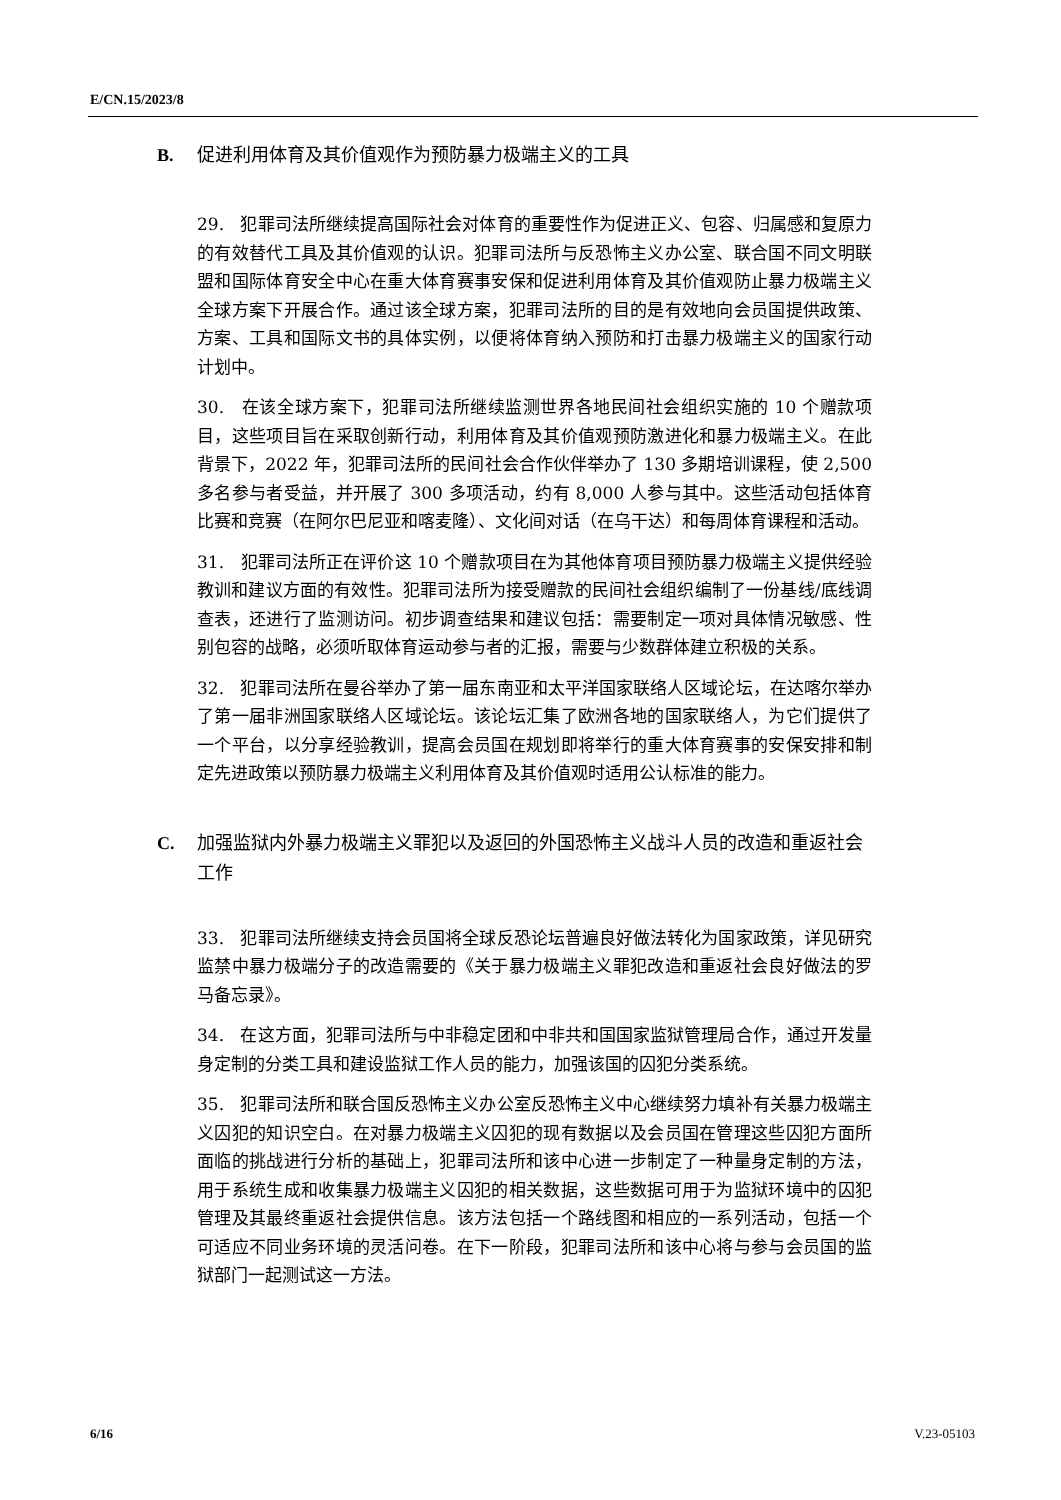E/CN.15/2023/8
B. 促进利用体育及其价值观作为预防暴力极端主义的工具
29. 犯罪司法所继续提高国际社会对体育的重要性作为促进正义、包容、归属感和复原力的有效替代工具及其价值观的认识。犯罪司法所与反恐怖主义办公室、联合国不同文明联盟和国际体育安全中心在重大体育赛事安保和促进利用体育及其价值观防止暴力极端主义全球方案下开展合作。通过该全球方案，犯罪司法所的目的是有效地向会员国提供政策、方案、工具和国际文书的具体实例，以便将体育纳入预防和打击暴力极端主义的国家行动计划中。
30. 在该全球方案下，犯罪司法所继续监测世界各地民间社会组织实施的 10 个赠款项目，这些项目旨在采取创新行动，利用体育及其价值观预防激进化和暴力极端主义。在此背景下，2022 年，犯罪司法所的民间社会合作伙伴举办了 130 多期培训课程，使 2,500 多名参与者受益，并开展了 300 多项活动，约有 8,000 人参与其中。这些活动包括体育比赛和竞赛（在阿尔巴尼亚和喀麦隆）、文化间对话（在乌干达）和每周体育课程和活动。
31. 犯罪司法所正在评价这 10 个赠款项目在为其他体育项目预防暴力极端主义提供经验教训和建议方面的有效性。犯罪司法所为接受赠款的民间社会组织编制了一份基线/底线调查表，还进行了监测访问。初步调查结果和建议包括：需要制定一项对具体情况敏感、性别包容的战略，必须听取体育运动参与者的汇报，需要与少数群体建立积极的关系。
32. 犯罪司法所在曼谷举办了第一届东南亚和太平洋国家联络人区域论坛，在达喀尔举办了第一届非洲国家联络人区域论坛。该论坛汇集了欧洲各地的国家联络人，为它们提供了一个平台，以分享经验教训，提高会员国在规划即将举行的重大体育赛事的安保安排和制定先进政策以预防暴力极端主义利用体育及其价值观时适用公认标准的能力。
C. 加强监狱内外暴力极端主义罪犯以及返回的外国恐怖主义战斗人员的改造和重返社会工作
33. 犯罪司法所继续支持会员国将全球反恐论坛普遍良好做法转化为国家政策，详见研究监禁中暴力极端分子的改造需要的《关于暴力极端主义罪犯改造和重返社会良好做法的罗马备忘录》。
34. 在这方面，犯罪司法所与中非稳定团和中非共和国国家监狱管理局合作，通过开发量身定制的分类工具和建设监狱工作人员的能力，加强该国的囚犯分类系统。
35. 犯罪司法所和联合国反恐怖主义办公室反恐怖主义中心继续努力填补有关暴力极端主义囚犯的知识空白。在对暴力极端主义囚犯的现有数据以及会员国在管理这些囚犯方面所面临的挑战进行分析的基础上，犯罪司法所和该中心进一步制定了一种量身定制的方法，用于系统生成和收集暴力极端主义囚犯的相关数据，这些数据可用于为监狱环境中的囚犯管理及其最终重返社会提供信息。该方法包括一个路线图和相应的一系列活动，包括一个可适应不同业务环境的灵活问卷。在下一阶段，犯罪司法所和该中心将与参与会员国的监狱部门一起测试这一方法。
6/16 V.23-05103